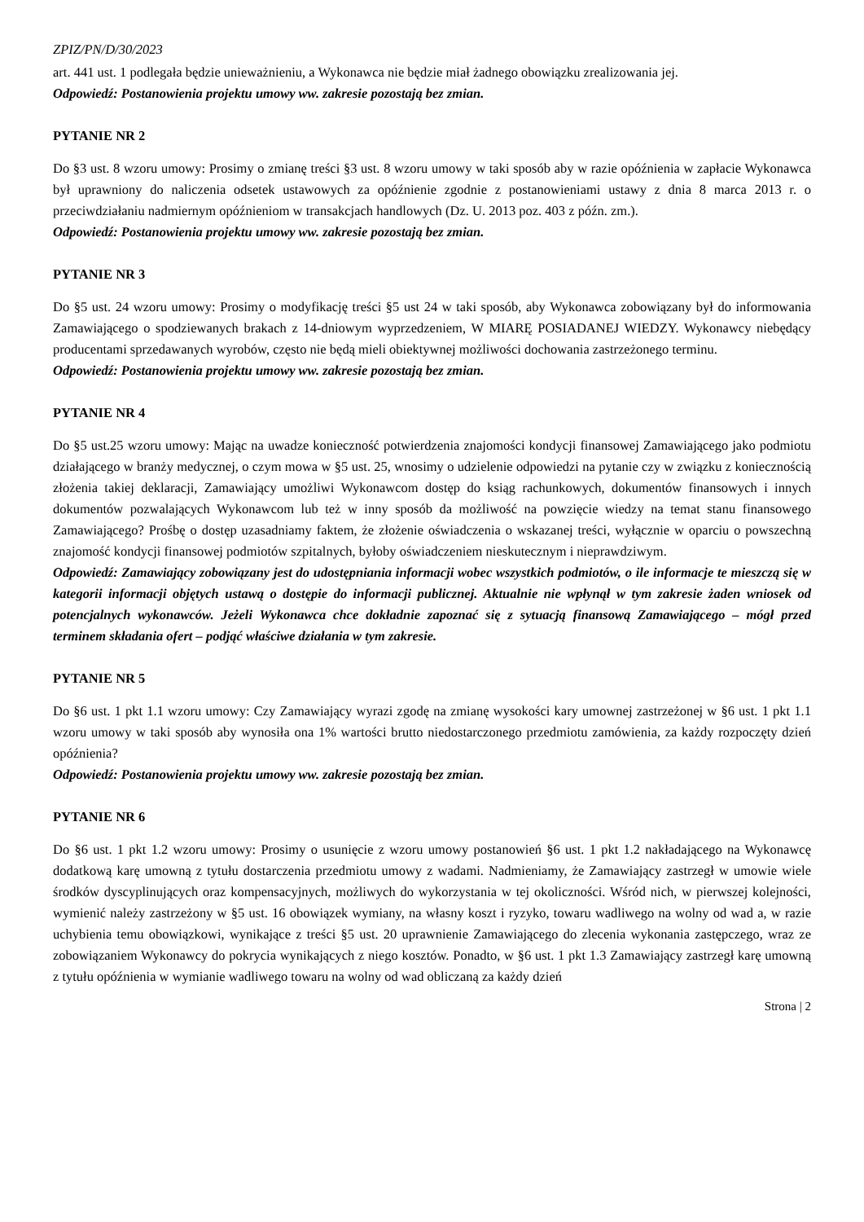ZPIZ/PN/D/30/2023
art. 441 ust. 1 podlegała będzie unieważnieniu, a Wykonawca nie będzie miał żadnego obowiązku zrealizowania jej.
Odpowiedź: Postanowienia projektu umowy ww. zakresie pozostają bez zmian.
PYTANIE NR 2
Do §3 ust. 8 wzoru umowy: Prosimy o zmianę treści §3 ust. 8 wzoru umowy w taki sposób aby w razie opóźnienia w zapłacie Wykonawca był uprawniony do naliczenia odsetek ustawowych za opóźnienie zgodnie z postanowieniami ustawy z dnia 8 marca 2013 r. o przeciwdziałaniu nadmiernym opóźnieniom w transakcjach handlowych (Dz. U. 2013 poz. 403 z późn. zm.).
Odpowiedź: Postanowienia projektu umowy ww. zakresie pozostają bez zmian.
PYTANIE NR 3
Do §5 ust. 24 wzoru umowy: Prosimy o modyfikację treści §5 ust 24 w taki sposób, aby Wykonawca zobowiązany był do informowania Zamawiającego o spodziewanych brakach z 14-dniowym wyprzedzeniem, W MIARĘ POSIADANEJ WIEDZY. Wykonawcy niebędący producentami sprzedawanych wyrobów, często nie będą mieli obiektywnej możliwości dochowania zastrzeżonego terminu.
Odpowiedź: Postanowienia projektu umowy ww. zakresie pozostają bez zmian.
PYTANIE NR 4
Do §5 ust.25 wzoru umowy: Mając na uwadze konieczność potwierdzenia znajomości kondycji finansowej Zamawiającego jako podmiotu działającego w branży medycznej, o czym mowa w §5 ust. 25, wnosimy o udzielenie odpowiedzi na pytanie czy w związku z koniecznością złożenia takiej deklaracji, Zamawiający umożliwi Wykonawcom dostęp do ksiąg rachunkowych, dokumentów finansowych i innych dokumentów pozwalających Wykonawcom lub też w inny sposób da możliwość na powzięcie wiedzy na temat stanu finansowego Zamawiającego? Prośbę o dostęp uzasadniamy faktem, że złożenie oświadczenia o wskazanej treści, wyłącznie w oparciu o powszechną znajomość kondycji finansowej podmiotów szpitalnych, byłoby oświadczeniem nieskutecznym i nieprawdziwym.
Odpowiedź: Zamawiający zobowiązany jest do udostępniania informacji wobec wszystkich podmiotów, o ile informacje te mieszczą się w kategorii informacji objętych ustawą o dostępie do informacji publicznej. Aktualnie nie wpłynął w tym zakresie żaden wniosek od potencjalnych wykonawców. Jeżeli Wykonawca chce dokładnie zapoznać się z sytuacją finansową Zamawiającego – mógł przed terminem składania ofert – podjąć właściwe działania w tym zakresie.
PYTANIE NR 5
Do §6 ust. 1 pkt 1.1 wzoru umowy: Czy Zamawiający wyrazi zgodę na zmianę wysokości kary umownej zastrzeżonej w §6 ust. 1 pkt 1.1 wzoru umowy w taki sposób aby wynosiła ona 1% wartości brutto niedostarczonego przedmiotu zamówienia, za każdy rozpoczęty dzień opóźnienia?
Odpowiedź: Postanowienia projektu umowy ww. zakresie pozostają bez zmian.
PYTANIE NR 6
Do §6 ust. 1 pkt 1.2 wzoru umowy: Prosimy o usunięcie z wzoru umowy postanowień §6 ust. 1 pkt 1.2 nakładającego na Wykonawcę dodatkową karę umowną z tytułu dostarczenia przedmiotu umowy z wadami. Nadmieniamy, że Zamawiający zastrzegł w umowie wiele środków dyscyplinujących oraz kompensacyjnych, możliwych do wykorzystania w tej okoliczności. Wśród nich, w pierwszej kolejności, wymienić należy zastrzeżony w §5 ust. 16 obowiązek wymiany, na własny koszt i ryzyko, towaru wadliwego na wolny od wad a, w razie uchybienia temu obowiązkowi, wynikające z treści §5 ust. 20 uprawnienie Zamawiającego do zlecenia wykonania zastępczego, wraz ze zobowiązaniem Wykonawcy do pokrycia wynikających z niego kosztów. Ponadto, w §6 ust. 1 pkt 1.3 Zamawiający zastrzegł karę umowną z tytułu opóźnienia w wymianie wadliwego towaru na wolny od wad obliczaną za każdy dzień
Strona | 2